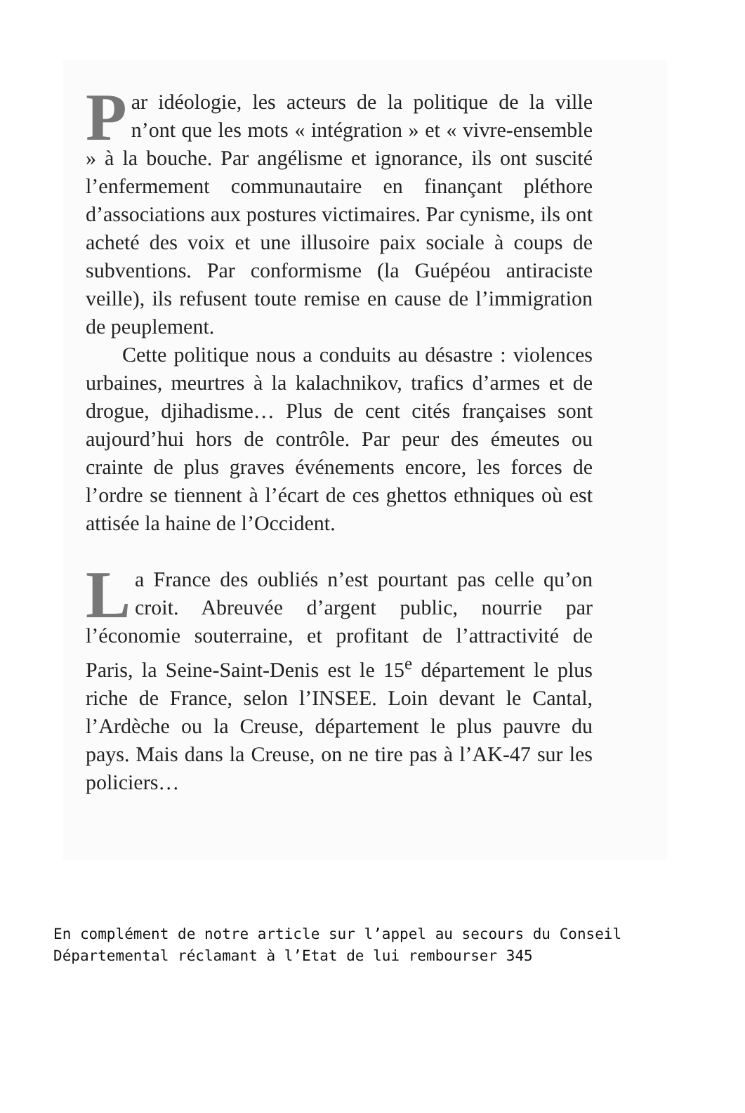Par idéologie, les acteurs de la politique de la ville n’ont que les mots « intégration » et « vivre-ensemble » à la bouche. Par angélisme et ignorance, ils ont suscité l’enfermement communautaire en finançant pléthore d’associations aux postures victimaires. Par cynisme, ils ont acheté des voix et une illusoire paix sociale à coups de subventions. Par conformisme (la Guépéou antiraciste veille), ils refusent toute remise en cause de l’immigration de peuplement.
Cette politique nous a conduits au désastre : violences urbaines, meurtres à la kalachnikov, trafics d’armes et de drogue, djihadisme… Plus de cent cités françaises sont aujourd’hui hors de contrôle. Par peur des émeutes ou crainte de plus graves événements encore, les forces de l’ordre se tiennent à l’écart de ces ghettos ethniques où est attisée la haine de l’Occident.
La France des oubliés n’est pourtant pas celle qu’on croit. Abreuvée d’argent public, nourrie par l’économie souterraine, et profitant de l’attractivité de Paris, la Seine-Saint-Denis est le 15<sup>e</sup> département le plus riche de France, selon l’INSEE. Loin devant le Cantal, l’Ardèche ou la Creuse, département le plus pauvre du pays. Mais dans la Creuse, on ne tire pas à l’AK-47 sur les policiers…
En complément de notre article sur l’appel au secours du Conseil Départemental réclamant à l’Etat de lui rembourser 345